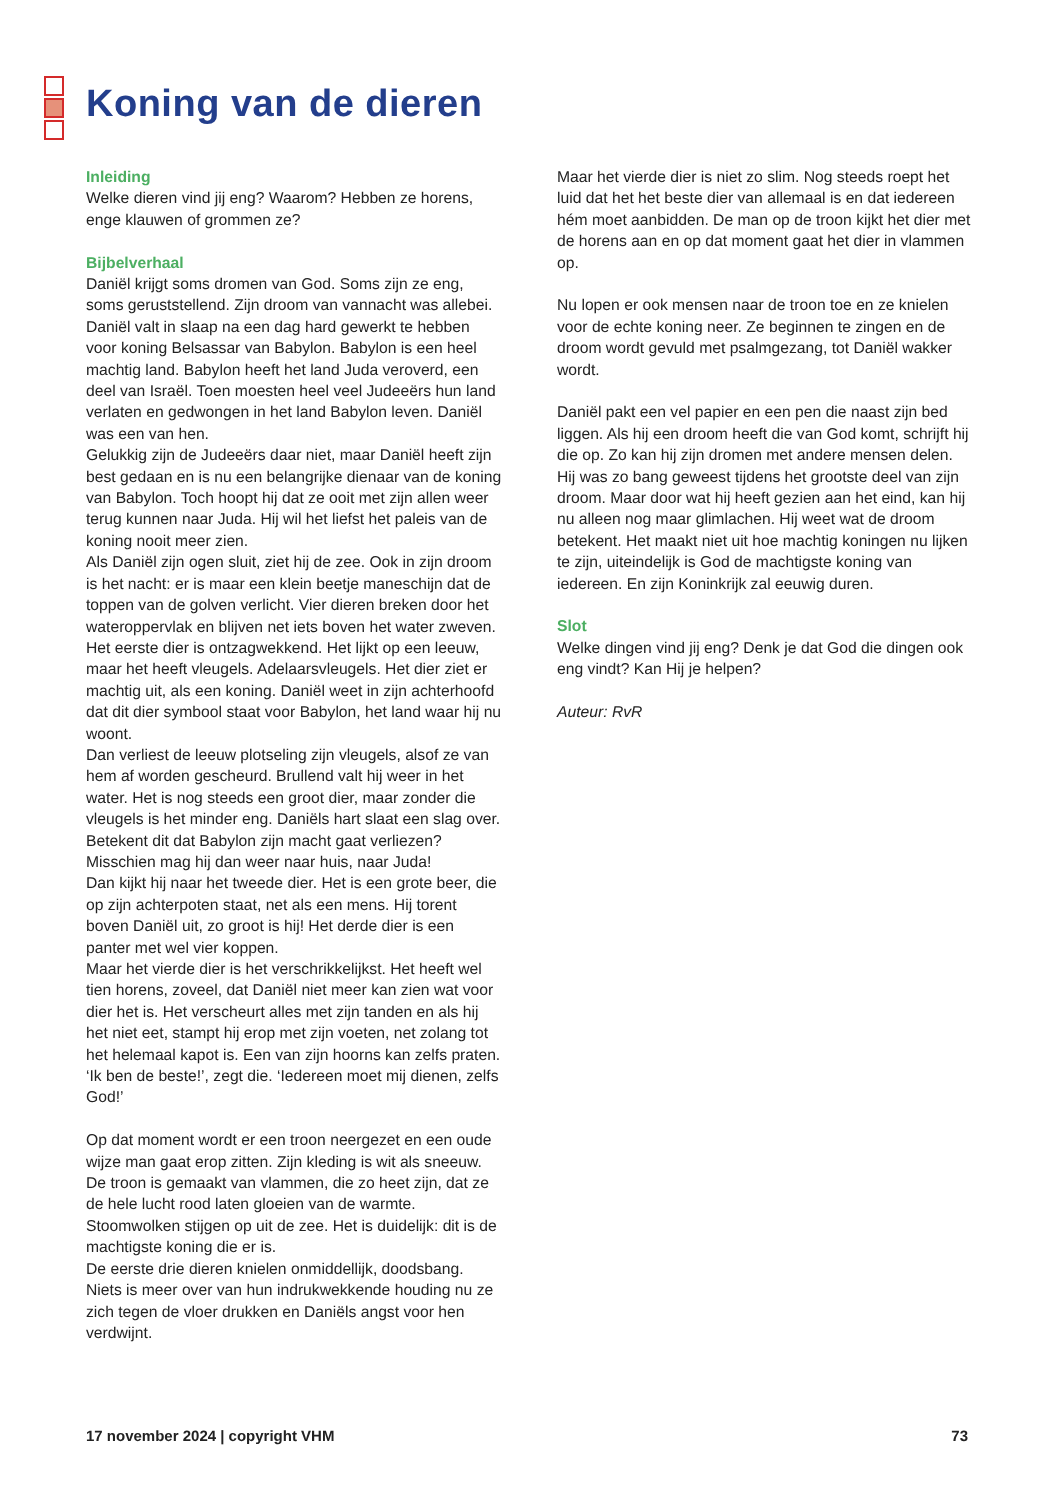Koning van de dieren
Inleiding
Welke dieren vind jij eng? Waarom? Hebben ze horens, enge klauwen of grommen ze?
Bijbelverhaal
Daniël krijgt soms dromen van God. Soms zijn ze eng, soms geruststellend. Zijn droom van vannacht was allebei.
Daniël valt in slaap na een dag hard gewerkt te hebben voor koning Belsassar van Babylon. Babylon is een heel machtig land. Babylon heeft het land Juda veroverd, een deel van Israël. Toen moesten heel veel Judeeërs hun land verlaten en gedwongen in het land Babylon leven. Daniël was een van hen.
Gelukkig zijn de Judeeërs daar niet, maar Daniël heeft zijn best gedaan en is nu een belangrijke dienaar van de koning van Babylon. Toch hoopt hij dat ze ooit met zijn allen weer terug kunnen naar Juda. Hij wil het liefst het paleis van de koning nooit meer zien.
Als Daniël zijn ogen sluit, ziet hij de zee. Ook in zijn droom is het nacht: er is maar een klein beetje mane­schijn dat de toppen van de golven verlicht. Vier dieren breken door het wateroppervlak en blijven net iets boven het water zweven.
Het eerste dier is ontzagwekkend. Het lijkt op een leeuw, maar het heeft vleugels. Adelaarsvleugels. Het dier ziet er machtig uit, als een koning. Daniël weet in zijn achter­hoofd dat dit dier symbool staat voor Babylon, het land waar hij nu woont.
Dan verliest de leeuw plotseling zijn vleugels, alsof ze van hem af worden gescheurd. Brullend valt hij weer in het water. Het is nog steeds een groot dier, maar zonder die vleugels is het minder eng. Daniëls hart slaat een slag over. Betekent dit dat Babylon zijn macht gaat verliezen? Misschien mag hij dan weer naar huis, naar Juda!
Dan kijkt hij naar het tweede dier. Het is een grote beer, die op zijn achterpoten staat, net als een mens. Hij torent boven Daniël uit, zo groot is hij! Het derde dier is een panter met wel vier koppen.
Maar het vierde dier is het verschrikkelijkst. Het heeft wel tien horens, zoveel, dat Daniël niet meer kan zien wat voor dier het is. Het verscheurt alles met zijn tanden en als hij het niet eet, stampt hij erop met zijn voeten, net zolang tot het helemaal kapot is. Een van zijn hoorns kan zelfs praten. ‘Ik ben de beste!’, zegt die. ‘Iedereen moet mij dienen, zelfs God!’
Op dat moment wordt er een troon neergezet en een oude wijze man gaat erop zitten. Zijn kleding is wit als sneeuw. De troon is gemaakt van vlammen, die zo heet zijn, dat ze de hele lucht rood laten gloeien van de warmte. Stoomwolken stijgen op uit de zee. Het is duide­lijk: dit is de machtigste koning die er is.
De eerste drie dieren knielen onmiddellijk, doodsbang. Niets is meer over van hun indrukwekkende houding nu ze zich tegen de vloer drukken en Daniëls angst voor hen verdwijnt.
Maar het vierde dier is niet zo slim. Nog steeds roept het luid dat het het beste dier van allemaal is en dat iedereen hém moet aanbidden. De man op de troon kijkt het dier met de horens aan en op dat moment gaat het dier in vlammen op.
Nu lopen er ook mensen naar de troon toe en ze knielen voor de echte koning neer. Ze beginnen te zingen en de droom wordt gevuld met psalmgezang, tot Daniël wakker wordt.
Daniël pakt een vel papier en een pen die naast zijn bed liggen. Als hij een droom heeft die van God komt, schrijft hij die op. Zo kan hij zijn dromen met andere mensen delen.
Hij was zo bang geweest tijdens het grootste deel van zijn droom. Maar door wat hij heeft gezien aan het eind, kan hij nu alleen nog maar glimlachen. Hij weet wat de droom betekent. Het maakt niet uit hoe machtig koningen nu lijken te zijn, uiteindelijk is God de machtigste koning van iedereen. En zijn Koninkrijk zal eeuwig duren.
Slot
Welke dingen vind jij eng? Denk je dat God die dingen ook eng vindt? Kan Hij je helpen?
Auteur: RvR
17 november 2024 | copyright VHM 73